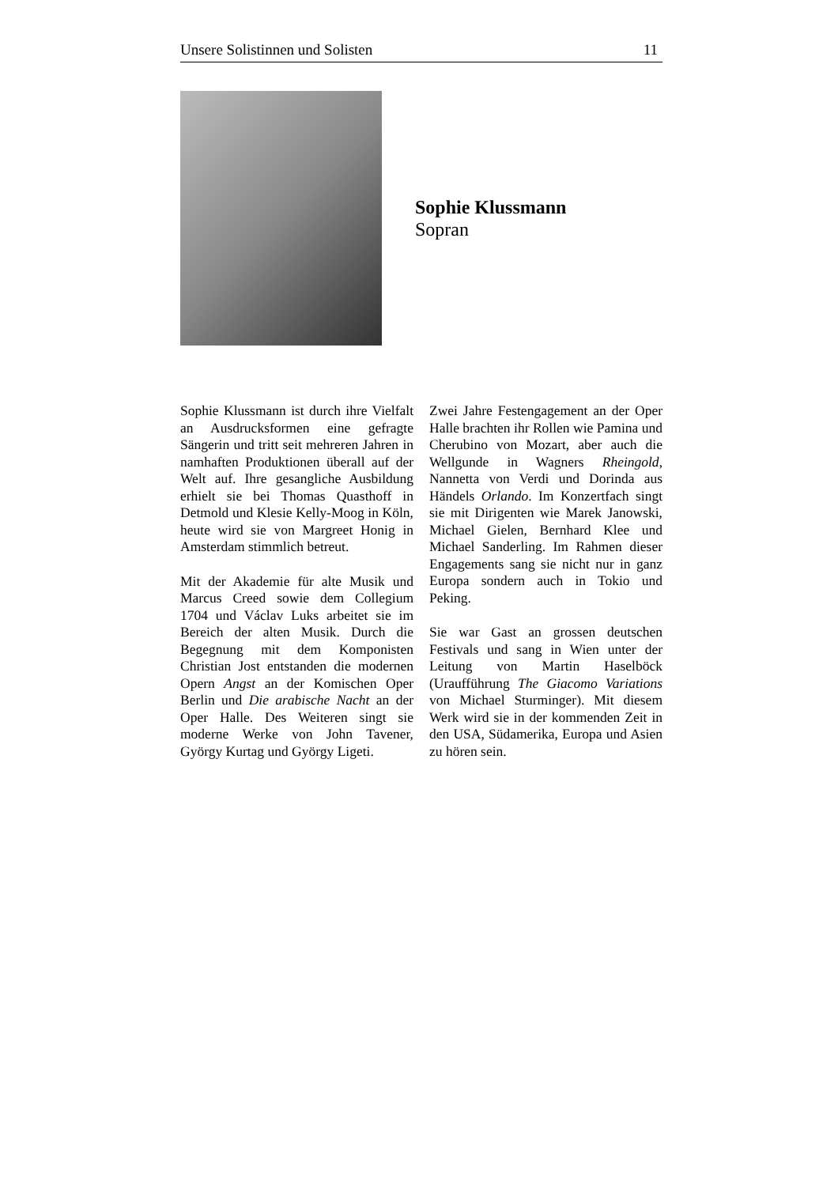Unsere Solistinnen und Solisten 11
Sophie Klussmann
Sopran
Sophie Klussmann ist durch ihre Vielfalt an Ausdrucksformen eine gefragte Sängerin und tritt seit mehreren Jahren in namhaften Produktionen überall auf der Welt auf. Ihre gesangliche Ausbildung erhielt sie bei Thomas Quasthoff in Detmold und Klesie Kelly-Moog in Köln, heute wird sie von Margreet Honig in Amsterdam stimmlich betreut.
Mit der Akademie für alte Musik und Marcus Creed sowie dem Collegium 1704 und Václav Luks arbeitet sie im Bereich der alten Musik. Durch die Begegnung mit dem Komponisten Christian Jost entstanden die modernen Opern Angst an der Komischen Oper Berlin und Die arabische Nacht an der Oper Halle. Des Weiteren singt sie moderne Werke von John Tavener, György Kurtag und György Ligeti.
Zwei Jahre Festengagement an der Oper Halle brachten ihr Rollen wie Pamina und Cherubino von Mozart, aber auch die Wellgunde in Wagners Rheingold, Nannetta von Verdi und Dorinda aus Händels Orlando. Im Konzertfach singt sie mit Dirigenten wie Marek Janowski, Michael Gielen, Bernhard Klee und Michael Sanderling. Im Rahmen dieser Engagements sang sie nicht nur in ganz Europa sondern auch in Tokio und Peking.
Sie war Gast an grossen deutschen Festivals und sang in Wien unter der Leitung von Martin Haselböck (Uraufführung The Giacomo Variations von Michael Sturminger). Mit diesem Werk wird sie in der kommenden Zeit in den USA, Südamerika, Europa und Asien zu hören sein.